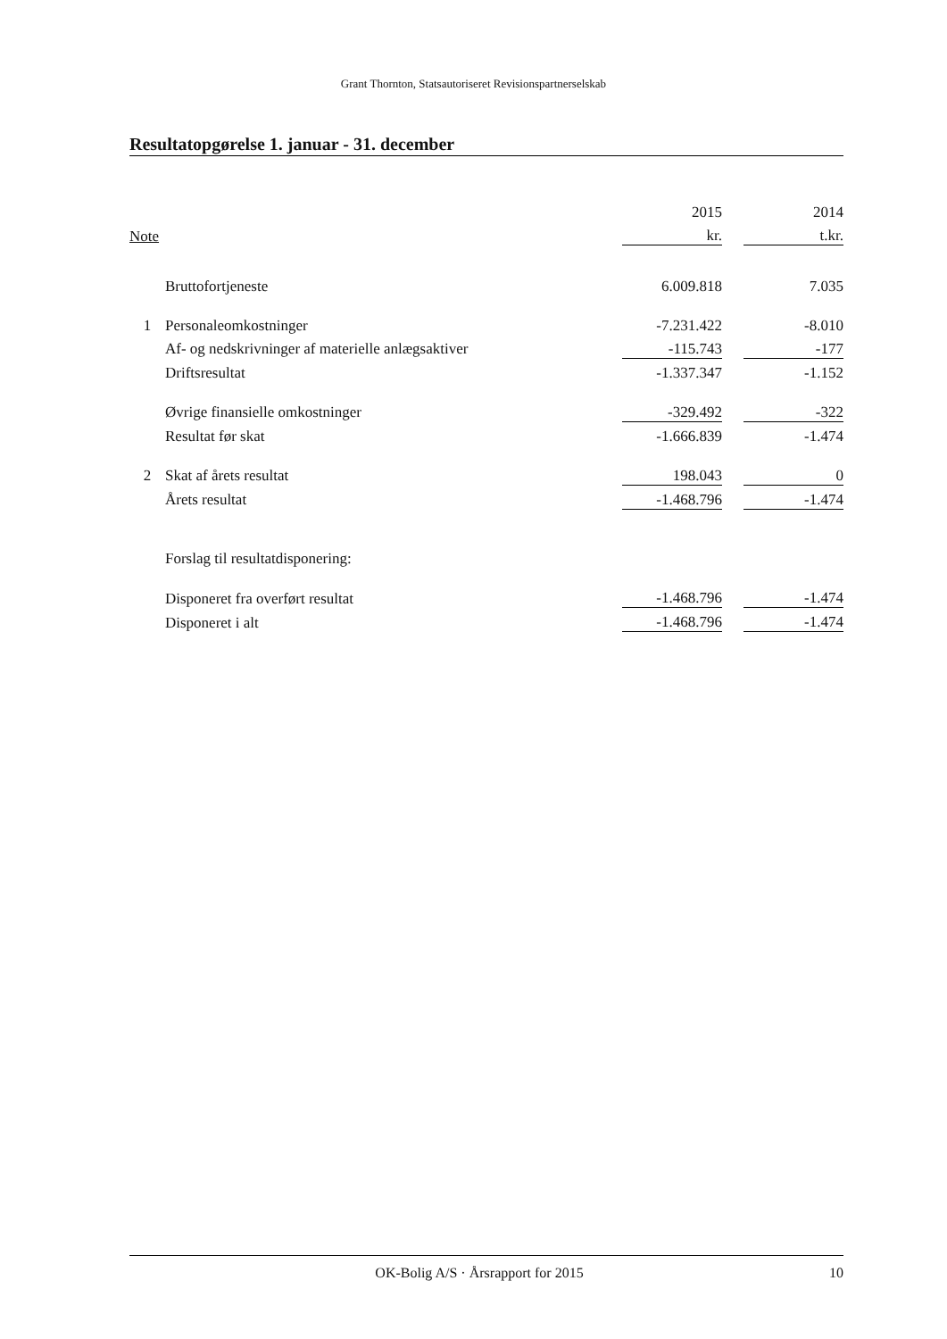Grant Thornton, Statsautoriseret Revisionspartnerselskab
Resultatopgørelse 1. januar - 31. december
| | | 2015 | | 2014 |
| --- | --- | --- | --- | --- |
| Note | | kr. | | t.kr. |
| | Bruttofortjeneste | 6.009.818 | | 7.035 |
| 1 | Personaleomkostninger | -7.231.422 | | -8.010 |
| | Af- og nedskrivninger af materielle anlægsaktiver | -115.743 | | -177 |
| | Driftsresultat | -1.337.347 | | -1.152 |
| | Øvrige finansielle omkostninger | -329.492 | | -322 |
| | Resultat før skat | -1.666.839 | | -1.474 |
| 2 | Skat af årets resultat | 198.043 | | 0 |
| | Årets resultat | -1.468.796 | | -1.474 |
| | Forslag til resultatdisponering: | | | |
| | Disponeret fra overført resultat | -1.468.796 | | -1.474 |
| | Disponeret i alt | -1.468.796 | | -1.474 |
OK-Bolig A/S · Årsrapport for 2015 10